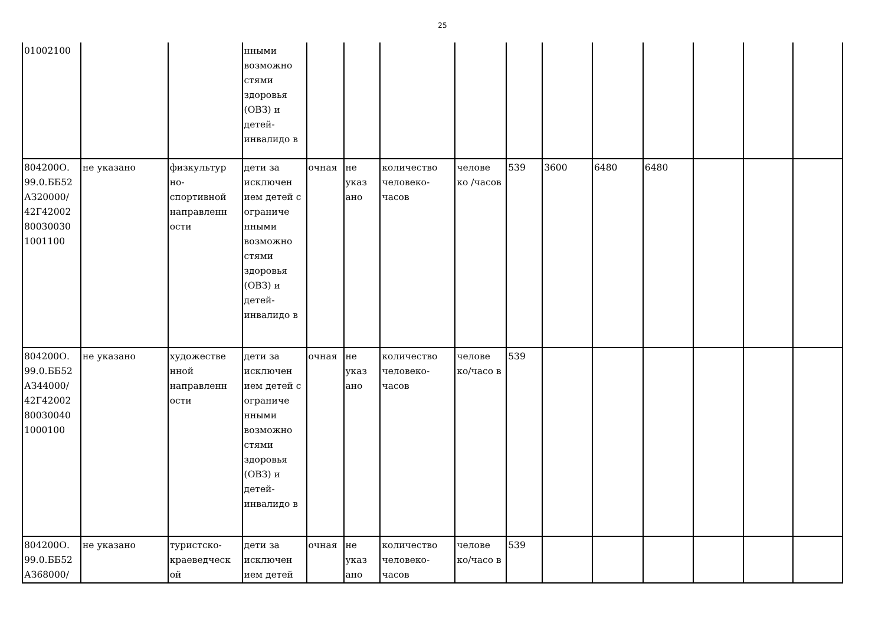25
| 01002100 | | | нными возможно стями здоровья (ОВЗ) и детей-инвалидо в | | | | | | | | | | | |
| 804200О. 99.0.ББ52 АЗ20000/ 42Г42002 80030030 1001100 | не указано | физкультур но-спортивной направленн ости | дети за исключен ием детей с ограниче нными возможно стями здоровья (ОВЗ) и детей-инвалидо в | очная | не указ ано | количество человеко-часов | челове ко /часов | 539 | 3600 | 6480 | 6480 | | | |
| 804200О. 99.0.ББ52 АЗ44000/ 42Г42002 80030040 1000100 | не указано | художестве нной направленн ости | дети за исключен ием детей с ограниче нными возможно стями здоровья (ОВЗ) и детей-инвалидо в | очная | не указ ано | количество человеко-часов | челове ко/часо в | 539 | | | | | | |
| 804200О. 99.0.ББ52 АЗ68000/ | не указано | туристско-краеведческ ой | дети за исключен ием детей | очная | не указ ано | количество человеко-часов | челове ко/часо в | 539 | | | | | | |